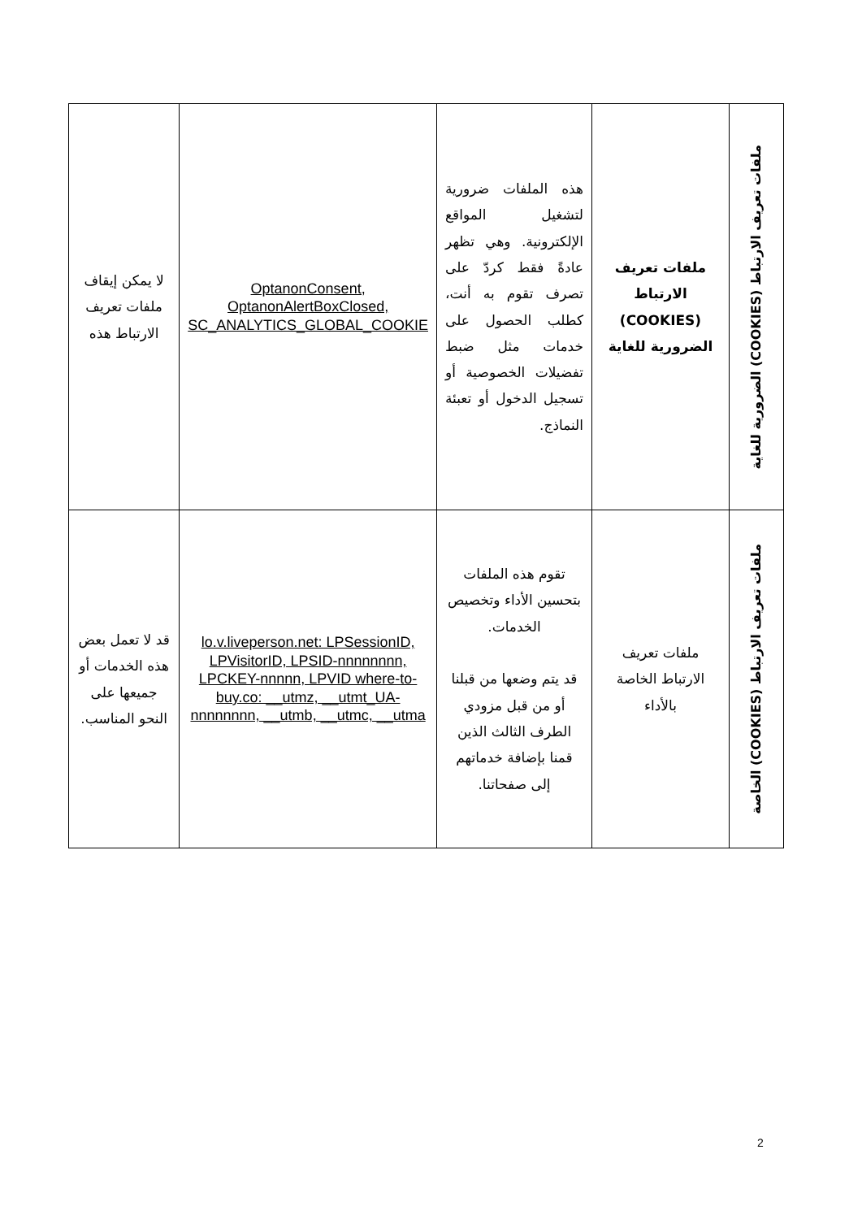| ملفات تعريف الارتباط (COOKIES) الضرورية للغاية | ملفات تعريف الارتباط (COOKIES) الضرورية للغاية | هذه الملفات ضرورية لتشغيل المواقع الإلكترونية. وهي تظهر عادةً فقط كردّ على تصرف تقوم به أنت، كطلب الحصول على خدمات مثل ضبط تفضيلات الخصوصية أو تسجيل الدخول أو تعبئة النماذج. | OptanonConsent, OptanonAlertBoxClosed, SC_ANALYTICS_GLOBAL_COOKIE | لا يمكن إيقاف ملفات تعريف الارتباط هذه |
| ملفات تعريف الارتباط (COOKIES) الخاصة | ملفات تعريف الارتباط الخاصة بالأداء | تقوم هذه الملفات بتحسين الأداء وتخصيص الخدمات. قد يتم وضعها من قبلنا أو من قبل مزودي الطرف الثالث الذين قمنا بإضافة خدماتهم إلى صفحاتنا. | lo.v.liveperson.net: LPSessionID, LPVisitorID, LPSID-nnnnnnnn, LPCKEY-nnnnn, LPVID where-to-buy.co: __utmz, __utmt_UA-nnnnnnnn, __utmb, __utmc, __utma | قد لا تعمل بعض هذه الخدمات أو جميعها على النحو المناسب. |
2